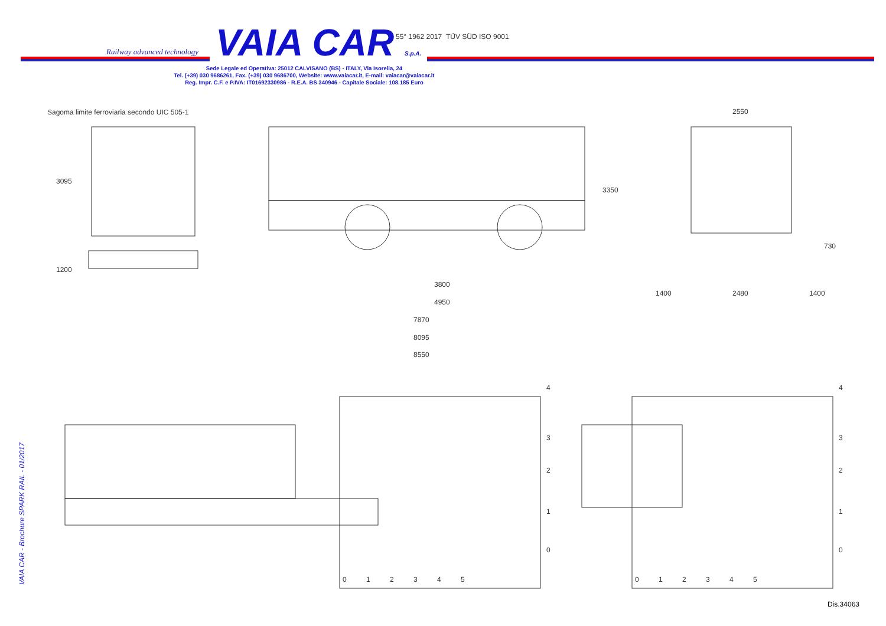Railway advanced technology VAIA CAR S.p.A. 55° 1962 2017 TÜV SÜD ISO 9001
Sede Legale ed Operativa: 25012 CALVISANO (BS) - ITALY, Via Isorella, 24
Tel. (+39) 030 9686261, Fax. (+39) 030 9686700, Website: www.vaiacar.it, E-mail: vaiacar@vaiacar.it
Reg. Impr. C.F. e P.IVA: IT01692330986 - R.E.A. BS 340946 - Capitale Sociale: 108.185 Euro
Sagoma limite ferroviaria secondo UIC 505-1
3095
1200
3800
4950
7870
8095
8550
3350
2550
730
1400 2480 1400
4
3
2
1
0
0 1 2 3 4 5
4
3
2
1
0
0 1 2 3 4 5
VAIA CAR - Brochure SPARK RAIL - 01/2017
Dis.34063